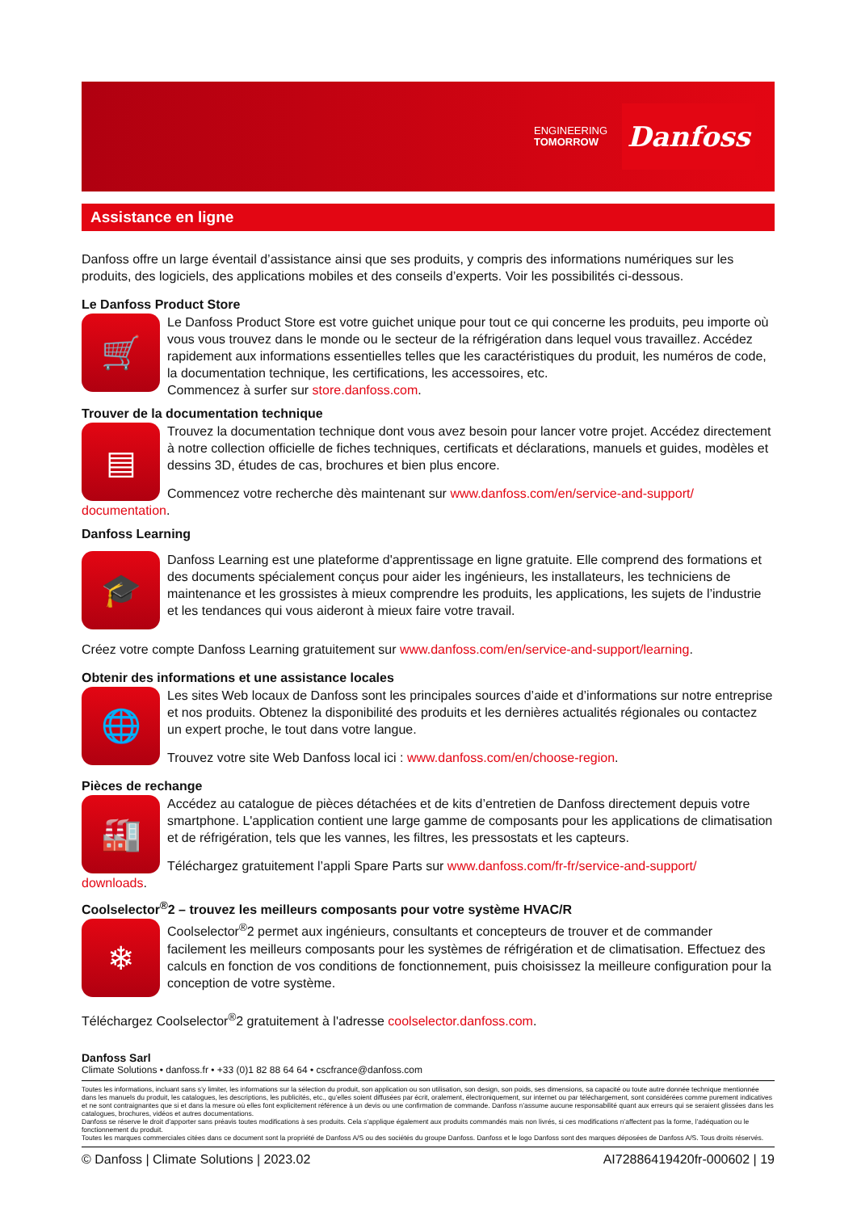ENGINEERING
TOMORROW
Danfoss
Assistance en ligne
Danfoss offre un large éventail d’assistance ainsi que ses produits, y compris des informations numériques sur les produits, des logiciels, des applications mobiles et des conseils d’experts. Voir les possibilités ci-dessous.
Le Danfoss Product Store
🛒
Le Danfoss Product Store est votre guichet unique pour tout ce qui concerne les produits, peu importe où vous vous trouvez dans le monde ou le secteur de la réfrigération dans lequel vous travaillez. Accédez rapidement aux informations essentielles telles que les caractéristiques du produit, les numéros de code, la documentation technique, les certifications, les accessoires, etc.
Commencez à surfer sur store.danfoss.com.
Trouver de la documentation technique
▤
Trouvez la documentation technique dont vous avez besoin pour lancer votre projet. Accédez directement à notre collection officielle de fiches techniques, certificats et déclarations, manuels et guides, modèles et dessins 3D, études de cas, brochures et bien plus encore.
Commencez votre recherche dès maintenant sur www.danfoss.com/en/service-and-support/
documentation.
Danfoss Learning
🎓
Danfoss Learning est une plateforme d'apprentissage en ligne gratuite. Elle comprend des formations et des documents spécialement conçus pour aider les ingénieurs, les installateurs, les techniciens de maintenance et les grossistes à mieux comprendre les produits, les applications, les sujets de l’industrie et les tendances qui vous aideront à mieux faire votre travail.
Créez votre compte Danfoss Learning gratuitement sur www.danfoss.com/en/service-and-support/learning.
Obtenir des informations et une assistance locales
🌐
Les sites Web locaux de Danfoss sont les principales sources d’aide et d’informations sur notre entreprise et nos produits. Obtenez la disponibilité des produits et les dernières actualités régionales ou contactez un expert proche, le tout dans votre langue.
Trouvez votre site Web Danfoss local ici : www.danfoss.com/en/choose-region.
Pièces de rechange
🏭
Accédez au catalogue de pièces détachées et de kits d’entretien de Danfoss directement depuis votre smartphone. L'application contient une large gamme de composants pour les applications de climatisation et de réfrigération, tels que les vannes, les filtres, les pressostats et les capteurs.
Téléchargez gratuitement l’appli Spare Parts sur www.danfoss.com/fr-fr/service-and-support/
downloads.
Coolselector<sup>®</sup>2 – trouvez les meilleurs composants pour votre système HVAC/R
❄
Coolselector<sup>®</sup>2 permet aux ingénieurs, consultants et concepteurs de trouver et de commander facilement les meilleurs composants pour les systèmes de réfrigération et de climatisation. Effectuez des calculs en fonction de vos conditions de fonctionnement, puis choisissez la meilleure configuration pour la conception de votre système.
Téléchargez Coolselector<sup>®</sup>2 gratuitement à l'adresse coolselector.danfoss.com.
Danfoss Sarl
Climate Solutions • danfoss.fr • +33 (0)1 82 88 64 64 • cscfrance@danfoss.com
Toutes les informations, incluant sans s’y limiter, les informations sur la sélection du produit, son application ou son utilisation, son design, son poids, ses dimensions, sa capacité ou toute autre donnée technique mentionnée dans les manuels du produit, les catalogues, les descriptions, les publicités, etc., qu’elles soient diffusées par écrit, oralement, électroniquement, sur internet ou par téléchargement, sont considérées comme purement indicatives et ne sont contraignantes que si et dans la mesure où elles font explicitement référence à un devis ou une confirmation de commande. Danfoss n’assume aucune responsabilité quant aux erreurs qui se seraient glissées dans les catalogues, brochures, vidéos et autres documentations.
Danfoss se réserve le droit d’apporter sans préavis toutes modifications à ses produits. Cela s’applique également aux produits commandés mais non livrés, si ces modifications n’affectent pas la forme, l’adéquation ou le fonctionnement du produit.
Toutes les marques commerciales citées dans ce document sont la propriété de Danfoss A/S ou des sociétés du groupe Danfoss. Danfoss et le logo Danfoss sont des marques déposées de Danfoss A/S. Tous droits réservés.
© Danfoss | Climate Solutions | 2023.02 AI72886419420fr-000602 | 19